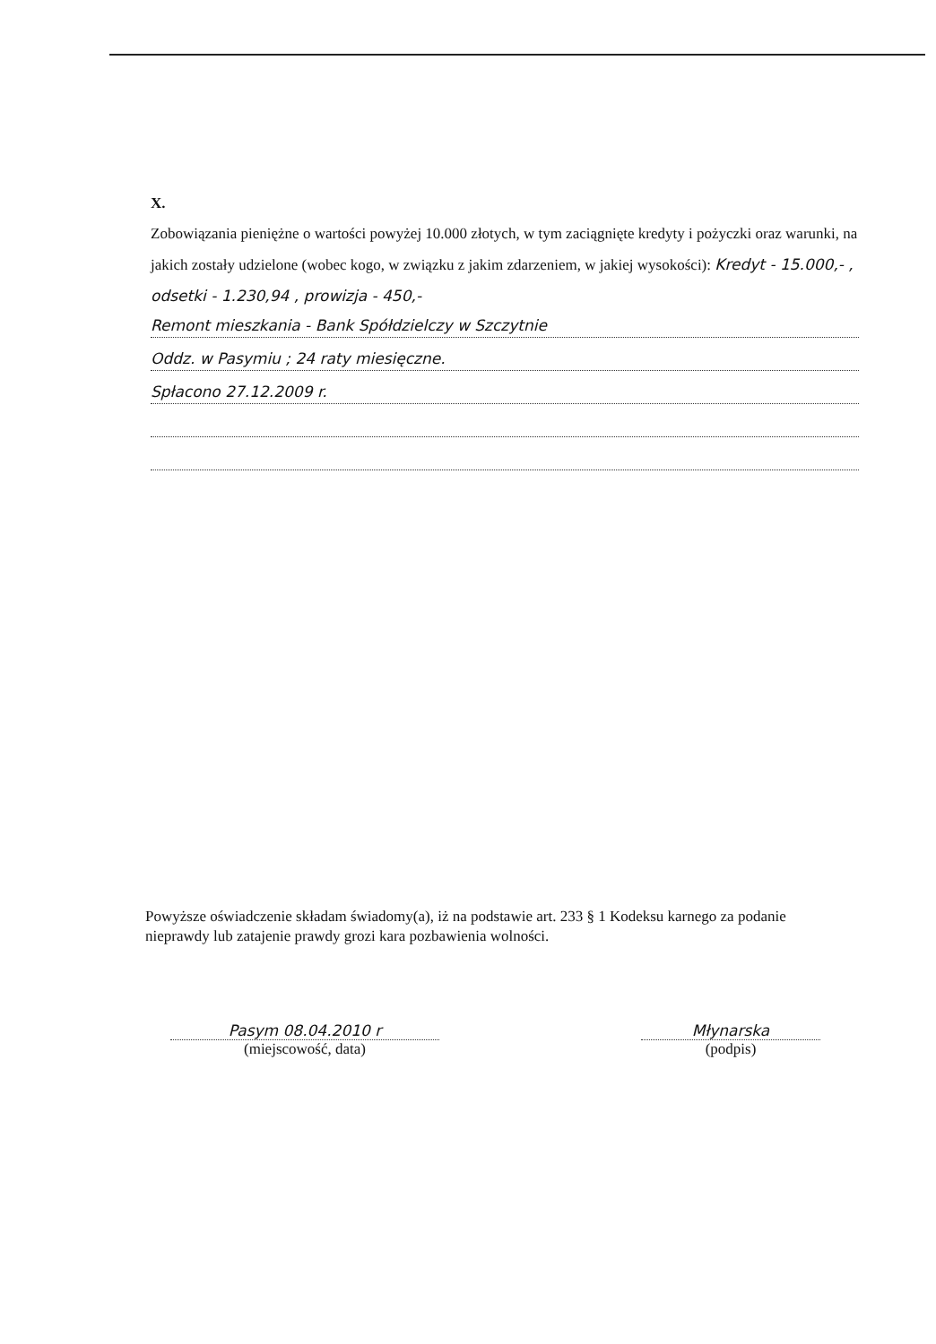X.
Zobowiązania pieniężne o wartości powyżej 10.000 złotych, w tym zaciągnięte kredyty i pożyczki oraz warunki, na jakich zostały udzielone (wobec kogo, w związku z jakim zdarzeniem, w jakiej wysokości): Kredyt - 15.000,- , odsetki - 1.230,94 , prowizja - 450,-
Remont mieszkania - Bank Spółdzielczy w Szczytnie
Oddz. w Pasymiu ; 24 raty miesięczne.
Spłacono 27.12.2009 r.
Powyższe oświadczenie składam świadomy(a), iż na podstawie art. 233 § 1 Kodeksu karnego za podanie nieprawdy lub zatajenie prawdy grozi kara pozbawienia wolności.
Pasym 08.04.2010 r
(miejscowość, data)
Młynarska
(podpis)